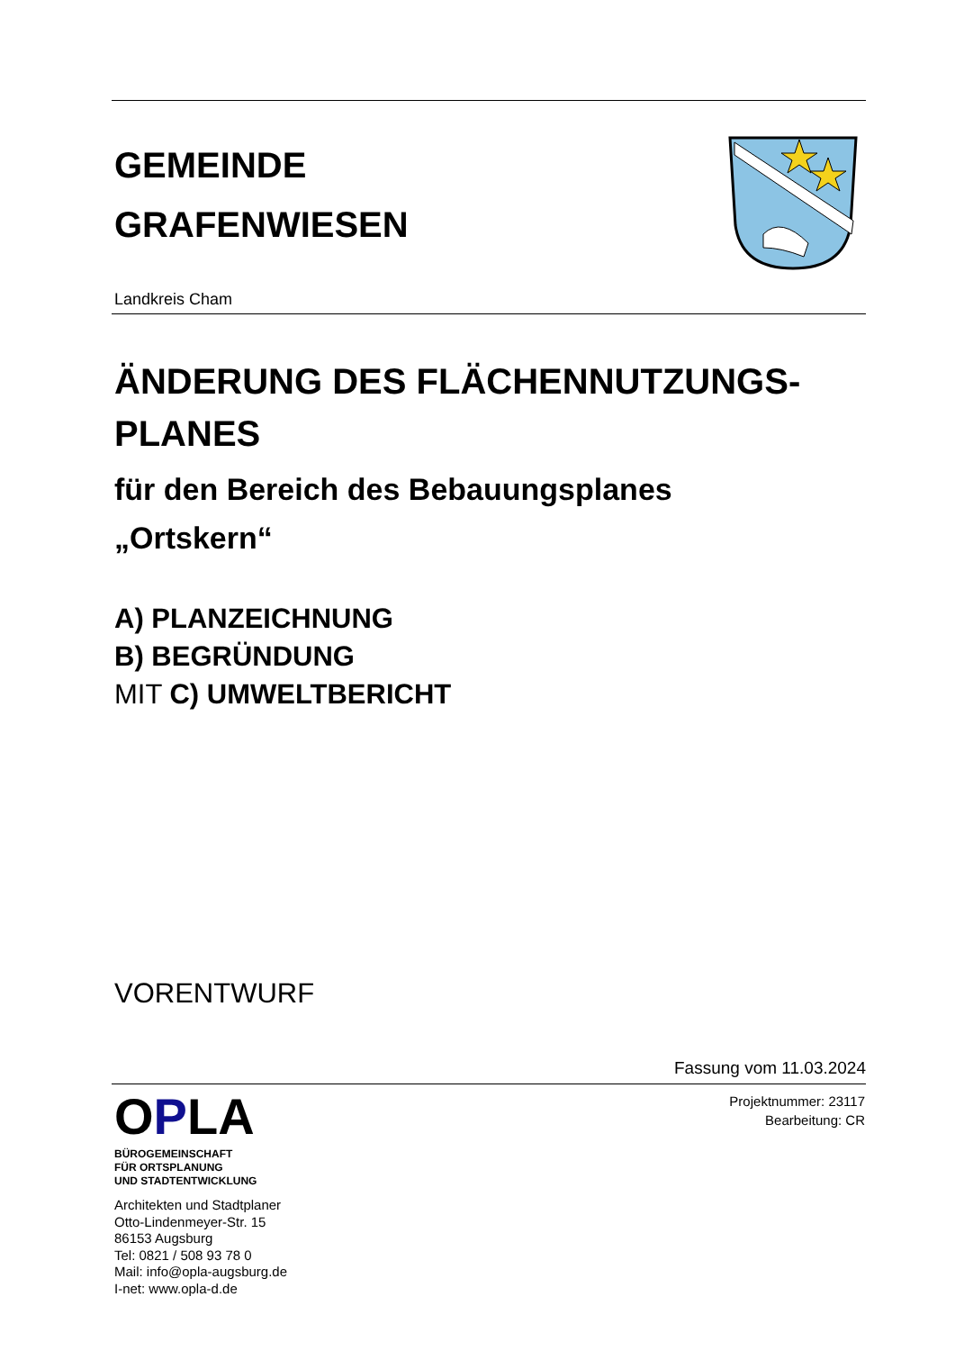GEMEINDE
GRAFENWIESEN
Landkreis Cham
ÄNDERUNG DES FLÄCHENNUTZUNGS-
PLANES
für den Bereich des Bebauungsplanes
„Ortskern“
A) PLANZEICHNUNG
B) BEGRÜNDUNG
MIT C) UMWELTBERICHT
VORENTWURF
Fassung vom 11.03.2024
OPLA
BÜROGEMEINSCHAFT
FÜR ORTSPLANUNG
UND STADTENTWICKLUNG
Architekten und Stadtplaner
Otto-Lindenmeyer-Str. 15
86153 Augsburg
Tel: 0821 / 508 93 78 0
Mail: info@opla-augsburg.de
I-net: www.opla-d.de
Projektnummer: 23117
Bearbeitung: CR